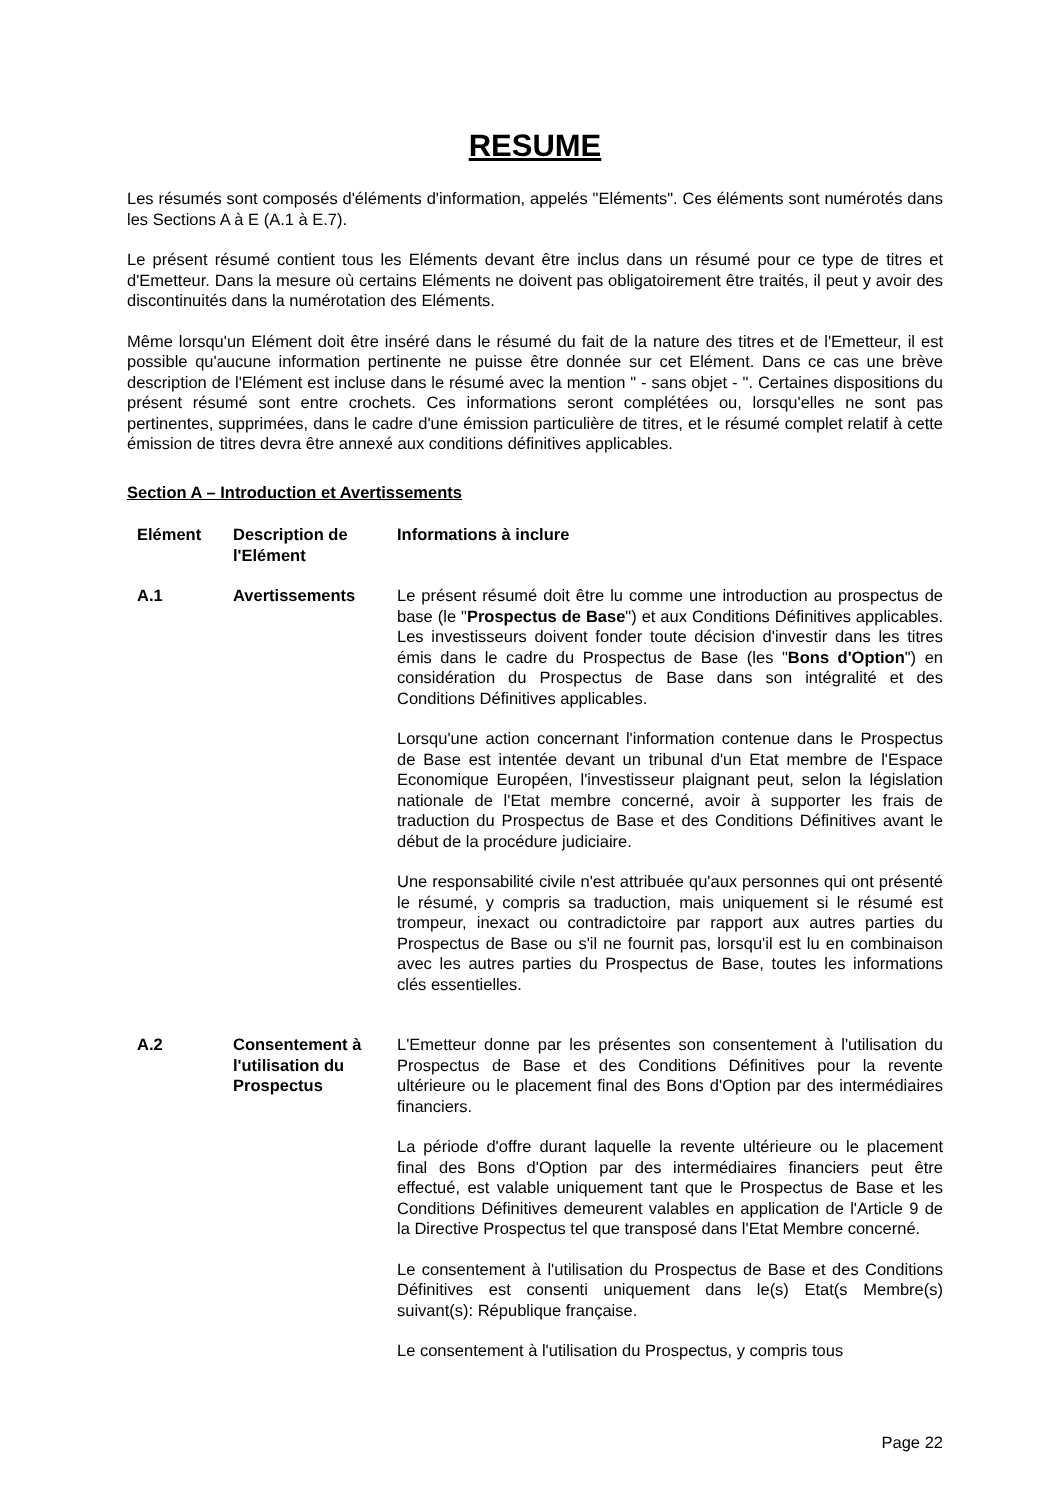RESUME
Les résumés sont composés d'éléments d'information, appelés "Eléments". Ces éléments sont numérotés dans les Sections A à E (A.1 à E.7).
Le présent résumé contient tous les Eléments devant être inclus dans un résumé pour ce type de titres et d'Emetteur. Dans la mesure où certains Eléments ne doivent pas obligatoirement être traités, il peut y avoir des discontinuités dans la numérotation des Eléments.
Même lorsqu'un Elément doit être inséré dans le résumé du fait de la nature des titres et de l'Emetteur, il est possible qu'aucune information pertinente ne puisse être donnée sur cet Elément. Dans ce cas une brève description de l'Elément est incluse dans le résumé avec la mention " - sans objet - ". Certaines dispositions du présent résumé sont entre crochets. Ces informations seront complétées ou, lorsqu'elles ne sont pas pertinentes, supprimées, dans le cadre d'une émission particulière de titres, et le résumé complet relatif à cette émission de titres devra être annexé aux conditions définitives applicables.
Section A – Introduction et Avertissements
| Elément | Description de l'Elément | Informations à inclure |
| --- | --- | --- |
| A.1 | Avertissements | Le présent résumé doit être lu comme une introduction au prospectus de base (le " Prospectus de Base ") et aux Conditions Définitives applicables. Les investisseurs doivent fonder toute décision d'investir dans les titres émis dans le cadre du Prospectus de Base (les " Bons d'Option ") en considération du Prospectus de Base dans son intégralité et des Conditions Définitives applicables. Lorsqu'une action concernant l'information contenue dans le Prospectus de Base est intentée devant un tribunal d'un Etat membre de l'Espace Economique Européen, l'investisseur plaignant peut, selon la législation nationale de l'Etat membre concerné, avoir à supporter les frais de traduction du Prospectus de Base et des Conditions Définitives avant le début de la procédure judiciaire. Une responsabilité civile n'est attribuée qu'aux personnes qui ont présenté le résumé, y compris sa traduction, mais uniquement si le résumé est trompeur, inexact ou contradictoire par rapport aux autres parties du Prospectus de Base ou s'il ne fournit pas, lorsqu'il est lu en combinaison avec les autres parties du Prospectus de Base, toutes les informations clés essentielles. |
| A.2 | Consentement à l'utilisation du Prospectus | L'Emetteur donne par les présentes son consentement à l'utilisation du Prospectus de Base et des Conditions Définitives pour la revente ultérieure ou le placement final des Bons d'Option par des intermédiaires financiers. La période d'offre durant laquelle la revente ultérieure ou le placement final des Bons d'Option par des intermédiaires financiers peut être effectué, est valable uniquement tant que le Prospectus de Base et les Conditions Définitives demeurent valables en application de l'Article 9 de la Directive Prospectus tel que transposé dans l'Etat Membre concerné. Le consentement à l'utilisation du Prospectus de Base et des Conditions Définitives est consenti uniquement dans le(s) Etat(s Membre(s) suivant(s): République française. Le consentement à l'utilisation du Prospectus, y compris tous |
Page 22